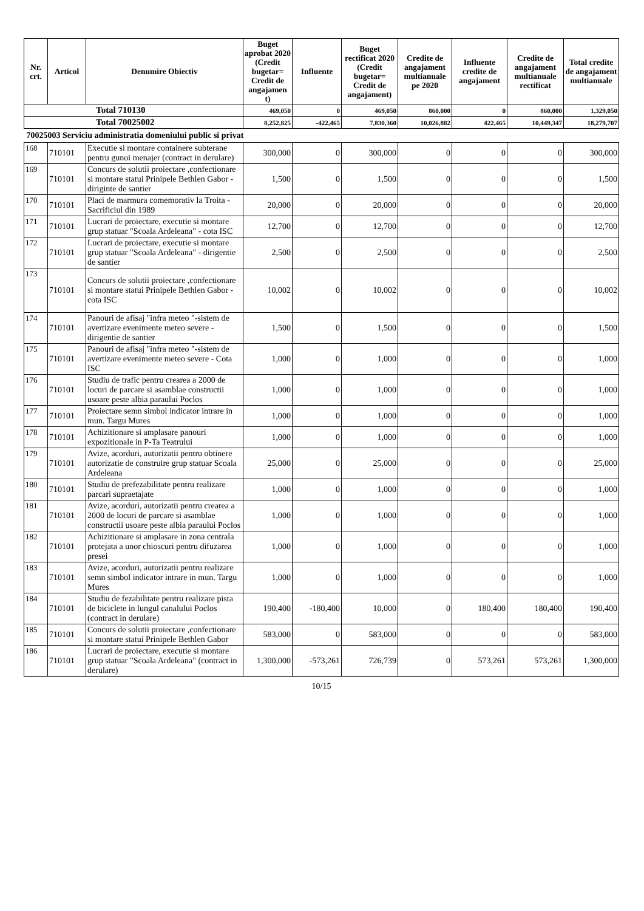| Nr. crt. | Articol | Denumire Obiectiv | Buget aprobat 2020 (Credit bugetar= Credit de angajamen t) | Influente | Buget rectificat 2020 (Credit bugetar= Credit de angajament) | Credite de angajament multianuale pe 2020 | Influente credite de angajament | Credite de angajament multianuale rectificat | Total credite de angajament multianuale |
| --- | --- | --- | --- | --- | --- | --- | --- | --- | --- |
| Total 710130 | | | 469,050 | 0 | 469,050 | 860,000 | 0 | 860,000 | 1,329,050 |
| Total 70025002 | | | 8,252,825 | -422,465 | 7,830,360 | 10,026,882 | 422,465 | 10,449,347 | 18,279,707 |
| 70025003 Serviciu administratia domeniului public si privat | | | | | | | | | |
| 168 | 710101 | Executie si montare containere subterane pentru gunoi menajer (contract in derulare) | 300,000 | 0 | 300,000 | 0 | 0 | 0 | 300,000 |
| 169 | 710101 | Concurs de solutii proiectare ,confectionare si montare statui Prinipele Bethlen Gabor - diriginte de santier | 1,500 | 0 | 1,500 | 0 | 0 | 0 | 1,500 |
| 170 | 710101 | Placi de marmura comemorativ la Troita - Sacrificiul din 1989 | 20,000 | 0 | 20,000 | 0 | 0 | 0 | 20,000 |
| 171 | 710101 | Lucrari de proiectare, executie si montare grup statuar "Scoala Ardeleana" - cota ISC | 12,700 | 0 | 12,700 | 0 | 0 | 0 | 12,700 |
| 172 | 710101 | Lucrari de proiectare, executie si montare grup statuar "Scoala Ardeleana" - dirigentie de santier | 2,500 | 0 | 2,500 | 0 | 0 | 0 | 2,500 |
| 173 | 710101 | Concurs de solutii proiectare ,confectionare si montare statui Prinipele Bethlen Gabor - cota ISC | 10,002 | 0 | 10,002 | 0 | 0 | 0 | 10,002 |
| 174 | 710101 | Panouri de afisaj "infra meteo "-sistem de avertizare evenimente meteo severe - dirigentie de santier | 1,500 | 0 | 1,500 | 0 | 0 | 0 | 1,500 |
| 175 | 710101 | Panouri de afisaj "infra meteo "-sistem de avertizare evenimente meteo severe - Cota ISC | 1,000 | 0 | 1,000 | 0 | 0 | 0 | 1,000 |
| 176 | 710101 | Studiu de trafic pentru crearea a 2000 de locuri de parcare si asamblae constructii usoare peste albia paraului Poclos | 1,000 | 0 | 1,000 | 0 | 0 | 0 | 1,000 |
| 177 | 710101 | Proiectare semn simbol indicator intrare in mun. Targu Mures | 1,000 | 0 | 1,000 | 0 | 0 | 0 | 1,000 |
| 178 | 710101 | Achizitionare si amplasare panouri expozitionale in P-Ta Teatrului | 1,000 | 0 | 1,000 | 0 | 0 | 0 | 1,000 |
| 179 | 710101 | Avize, acorduri, autorizatii pentru obtinere autorizatie de construire grup statuar Scoala Ardeleana | 25,000 | 0 | 25,000 | 0 | 0 | 0 | 25,000 |
| 180 | 710101 | Studiu de prefezabilitate pentru realizare parcari supraetajate | 1,000 | 0 | 1,000 | 0 | 0 | 0 | 1,000 |
| 181 | 710101 | Avize, acorduri, autorizatii pentru crearea a 2000 de locuri de parcare si asamblae constructii usoare peste albia paraului Poclos | 1,000 | 0 | 1,000 | 0 | 0 | 0 | 1,000 |
| 182 | 710101 | Achizitionare si amplasare in zona centrala protejata a unor chioscuri pentru difuzarea presei | 1,000 | 0 | 1,000 | 0 | 0 | 0 | 1,000 |
| 183 | 710101 | Avize, acorduri, autorizatii pentru realizare semn simbol indicator intrare in mun. Targu Mures | 1,000 | 0 | 1,000 | 0 | 0 | 0 | 1,000 |
| 184 | 710101 | Studiu de fezabilitate pentru realizare pista de biciclete in lungul canalului Poclos (contract in derulare) | 190,400 | -180,400 | 10,000 | 0 | 180,400 | 180,400 | 190,400 |
| 185 | 710101 | Concurs de solutii proiectare ,confectionare si montare statui Prinipele Bethlen Gabor | 583,000 | 0 | 583,000 | 0 | 0 | 0 | 583,000 |
| 186 | 710101 | Lucrari de proiectare, executie si montare grup statuar "Scoala Ardeleana" (contract in derulare) | 1,300,000 | -573,261 | 726,739 | 0 | 573,261 | 573,261 | 1,300,000 |
10/15